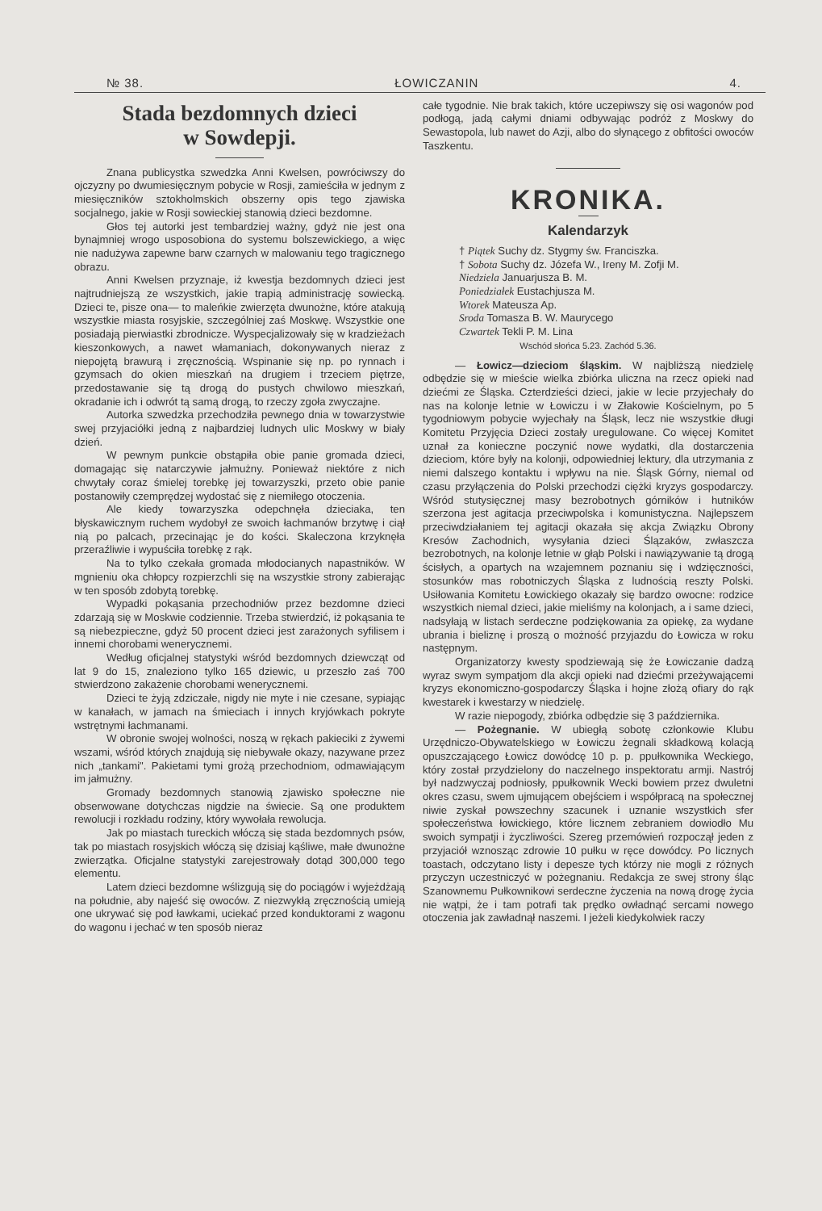№ 38. ŁOWICZANIN 4.
Stada bezdomnych dzieci
w Sowdepji.
Znana publicystka szwedzka Anni Kwelsen, powróciwszy do ojczyzny po dwumiesięcznym pobycie w Rosji, zamieściła w jednym z miesięczników sztokholmskich obszerny opis tego zjawiska socjalnego, jakie w Rosji sowieckiej stanowią dzieci bezdomne.
Głos tej autorki jest tembardziej ważny, gdyż nie jest ona bynajmniej wrogo usposobiona do systemu bolszewickiego, a więc nie nadużywa zapewne barw czarnych w malowaniu tego tragicznego obrazu.
Anni Kwelsen przyznaje, iż kwestja bezdomnych dzieci jest najtrudniejszą ze wszystkich, jakie trapią administrację sowiecką. Dzieci te, pisze ona— to maleńkie zwierzęta dwunożne, które atakują wszystkie miasta rosyjskie, szczególniej zaś Moskwę. Wszystkie one posiadają pierwiastki zbrodnicze. Wyspecjalizowały się w kradzieżach kieszonkowych, a nawet włamaniach, dokonywanych nieraz z niepojętą brawurą i zręcznością. Wspinanie się np. po rynnach i gzymsach do okien mieszkań na drugiem i trzeciem piętrze, przedostawanie się tą drogą do pustych chwilowo mieszkań, okradanie ich i odwrót tą samą drogą, to rzeczy zgoła zwyczajne.
Autorka szwedzka przechodziła pewnego dnia w towarzystwie swej przyjaciółki jedną z najbardziej ludnych ulic Moskwy w biały dzień.
W pewnym punkcie obstąpiła obie panie gromada dzieci, domagając się natarczywie jałmużny. Ponieważ niektóre z nich chwytały coraz śmielej torebkę jej towarzyszki, przeto obie panie postanowiły czemprędzej wydostać się z niemiłego otoczenia.
Ale kiedy towarzyszka odepchnęła dzieciaka, ten błyskawicznym ruchem wydobył ze swoich łachmanów brzytwę i ciął nią po palcach, przecinając je do kości. Skaleczona krzyknęła przeraźliwie i wypuściła torebkę z rąk.
Na to tylko czekała gromada młodocianych napastników. W mgnieniu oka chłopcy rozpierzchli się na wszystkie strony zabierając w ten sposób zdobytą torebkę.
Wypadki pokąsania przechodniów przez bezdomne dzieci zdarzają się w Moskwie codziennie. Trzeba stwierdzić, iż pokąsania te są niebezpieczne, gdyż 50 procent dzieci jest zarażonych syfilisem i innemi chorobami wenerycznemi.
Według oficjalnej statystyki wśród bezdomnych dziewcząt od lat 9 do 15, znaleziono tylko 165 dziewic, u przeszło zaś 700 stwierdzono zakażenie chorobami wenerycznemi.
Dzieci te żyją zdziczałe, nigdy nie myte i nie czesane, sypiając w kanałach, w jamach na śmieciach i innych kryjówkach pokryte wstrętnymi łachmanami.
W obronie swojej wolności, noszą w rękach pakieciki z żywemi wszami, wśród których znajdują się niebywałe okazy, nazywane przez nich „tankami". Pakietami tymi grożą przechodniom, odmawiającym im jałmużny.
Gromady bezdomnych stanowią zjawisko społeczne nie obserwowane dotychczas nigdzie na świecie. Są one produktem rewolucji i rozkładu rodziny, który wywołała rewolucja.
Jak po miastach tureckich włóczą się stada bezdomnych psów, tak po miastach rosyjskich włóczą się dzisiaj kąśliwe, małe dwunożne zwierzątka. Oficjalne statystyki zarejestrowały dotąd 300,000 tego elementu.
Latem dzieci bezdomne wślizgują się do pociągów i wyjeżdżają na południe, aby najeść się owoców. Z niezwykłą zręcznością umieją one ukrywać się pod ławkami, uciekać przed konduktorami z wagonu do wagonu i jechać w ten sposób nieraz
całe tygodnie. Nie brak takich, które uczepiwszy się osi wagonów pod podłogą, jadą całymi dniami odbywając podróż z Moskwy do Sewastopola, lub nawet do Azji, albo do słynącego z obfitości owoców Taszkentu.
KRONIKA.
Kalendarzyk
† Piątek Suchy dz. Stygmy św. Franciszka.
† Sobota Suchy dz. Józefa W., Ireny M. Zofji M.
Niedziela Januarjusza B. M.
Poniedziałek Eustachjusza M.
Wtorek Mateusza Ap.
Sroda Tomasza B. W. Maurycego
Czwartek Tekli P. M. Lina
Wschód słońca 5.23. Zachód 5.36.
— Łowicz—dzieciom śląskim. W najbliższą niedzielę odbędzie się w mieście wielka zbiórka uliczna na rzecz opieki nad dziećmi ze Śląska. Czterdzieści dzieci, jakie w lecie przyjechały do nas na kolonje letnie w Łowiczu i w Złakowie Kościelnym, po 5 tygodniowym pobycie wyjechały na Śląsk, lecz nie wszystkie długi Komitetu Przyjęcia Dzieci zostały uregulowane. Co więcej Komitet uznał za konieczne poczynić nowe wydatki, dla dostarczenia dzieciom, które były na kolonji, odpowiedniej lektury, dla utrzymania z niemi dalszego kontaktu i wpływu na nie. Śląsk Górny, niemal od czasu przyłączenia do Polski przechodzi ciężki kryzys gospodarczy. Wśród stutysięcznej masy bezrobotnych górników i hutników szerzona jest agitacja przeciwpolska i komunistyczna. Najlepszem przeciwdziałaniem tej agitacji okazała się akcja Związku Obrony Kresów Zachodnich, wysyłania dzieci Ślązaków, zwłaszcza bezrobotnych, na kolonje letnie w głąb Polski i nawiązywanie tą drogą ścisłych, a opartych na wzajemnem poznaniu się i wdzięczności, stosunków mas robotniczych Śląska z ludnością reszty Polski. Usiłowania Komitetu Łowickiego okazały się bardzo owocne: rodzice wszystkich niemal dzieci, jakie mieliśmy na kolonjach, a i same dzieci, nadsyłają w listach serdeczne podziękowania za opiekę, za wydane ubrania i bieliznę i proszą o możność przyjazdu do Łowicza w roku następnym.
Organizatorzy kwesty spodziewają się że Łowiczanie dadzą wyraz swym sympatjom dla akcji opieki nad dziećmi przeżywającemi kryzys ekonomiczno-gospodarczy Śląska i hojne złożą ofiary do rąk kwestarek i kwestarzy w niedzielę.
W razie niepogody, zbiórka odbędzie się 3 października.
— Pożegnanie. W ubiegłą sobotę członkowie Klubu Urzędniczo-Obywatelskiego w Łowiczu żegnali składkową kolacją opuszczającego Łowicz dowódcę 10 p. p. ppułkownika Weckiego, który został przydzielony do naczelnego inspektoratu armji. Nastrój był nadzwyczaj podniosły, ppułkownik Wecki bowiem przez dwuletni okres czasu, swem ujmującem obejściem i współpracą na społecznej niwie zyskał powszechny szacunek i uznanie wszystkich sfer społeczeństwa łowickiego, które licznem zebraniem dowiodło Mu swoich sympatji i życzliwości. Szereg przemówień rozpoczął jeden z przyjaciół wznosząc zdrowie 10 pułku w ręce dowódcy. Po licznych toastach, odczytano listy i depesze tych którzy nie mogli z różnych przyczyn uczestniczyć w pożegnaniu. Redakcja ze swej strony śląc Szanownemu Pułkownikowi serdeczne życzenia na nową drogę życia nie wątpi, że i tam potrafi tak prędko owładnąć sercami nowego otoczenia jak zawładnął naszemi. I jeżeli kiedykolwiek raczy